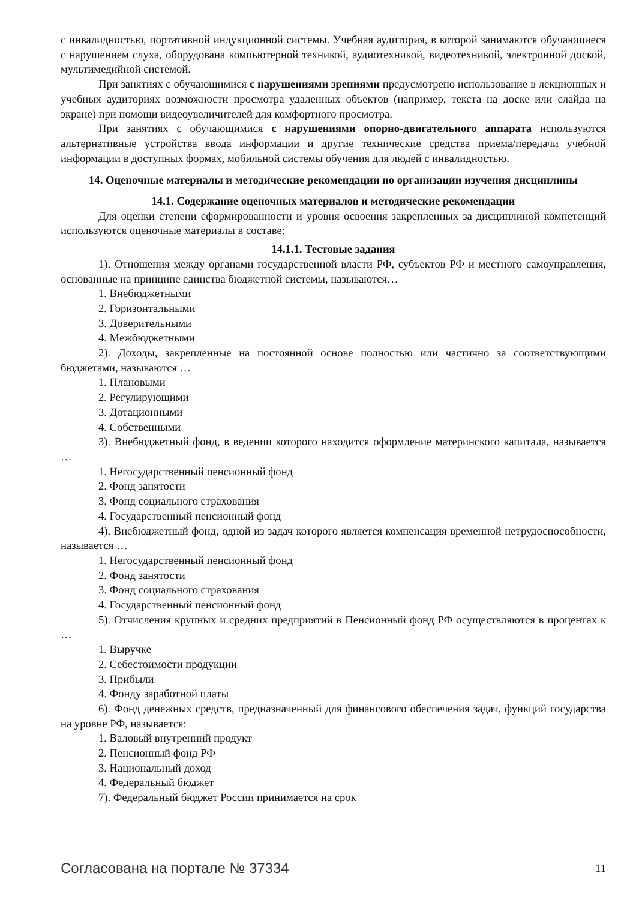с инвалидностью, портативной индукционной системы. Учебная аудитория, в которой занимаются обучающиеся с нарушением слуха, оборудована компьютерной техникой, аудиотехникой, видеотехникой, электронной доской, мультимедийной системой.
При занятиях с обучающимися с нарушениями зрениями предусмотрено использование в лекционных и учебных аудиториях возможности просмотра удаленных объектов (например, текста на доске или слайда на экране) при помощи видеоувеличителей для комфортного просмотра.
При занятиях с обучающимися с нарушениями опорно-двигательного аппарата используются альтернативные устройства ввода информации и другие технические средства приема/передачи учебной информации в доступных формах, мобильной системы обучения для людей с инвалидностью.
14. Оценочные материалы и методические рекомендации по организации изучения дисциплины
14.1. Содержание оценочных материалов и методические рекомендации
Для оценки степени сформированности и уровня освоения закрепленных за дисциплиной компетенций используются оценочные материалы в составе:
14.1.1. Тестовые задания
1). Отношения между органами государственной власти РФ, субъектов РФ и местного самоуправления, основанные на принципе единства бюджетной системы, называются…
1. Внебюджетными
2. Горизонтальными
3. Доверительными
4. Межбюджетными
2). Доходы, закрепленные на постоянной основе полностью или частично за соответствующими бюджетами, называются …
1. Плановыми
2. Регулирующими
3. Дотационными
4. Собственными
3). Внебюджетный фонд, в ведении которого находится оформление материнского капитала, называется …
1. Негосударственный пенсионный фонд
2. Фонд занятости
3. Фонд социального страхования
4. Государственный пенсионный фонд
4). Внебюджетный фонд, одной из задач которого является компенсация временной нетрудоспособности, называется …
1. Негосударственный пенсионный фонд
2. Фонд занятости
3. Фонд социального страхования
4. Государственный пенсионный фонд
5). Отчисления крупных и средних предприятий в Пенсионный фонд РФ осуществляются в процентах к …
1. Выручке
2. Себестоимости продукции
3. Прибыли
4. Фонду заработной платы
6). Фонд денежных средств, предназначенный для финансового обеспечения задач, функций государства на уровне РФ, называется:
1. Валовый внутренний продукт
2. Пенсионный фонд РФ
3. Национальный доход
4. Федеральный бюджет
7). Федеральный бюджет России принимается на срок
Согласована на портале № 37334 11